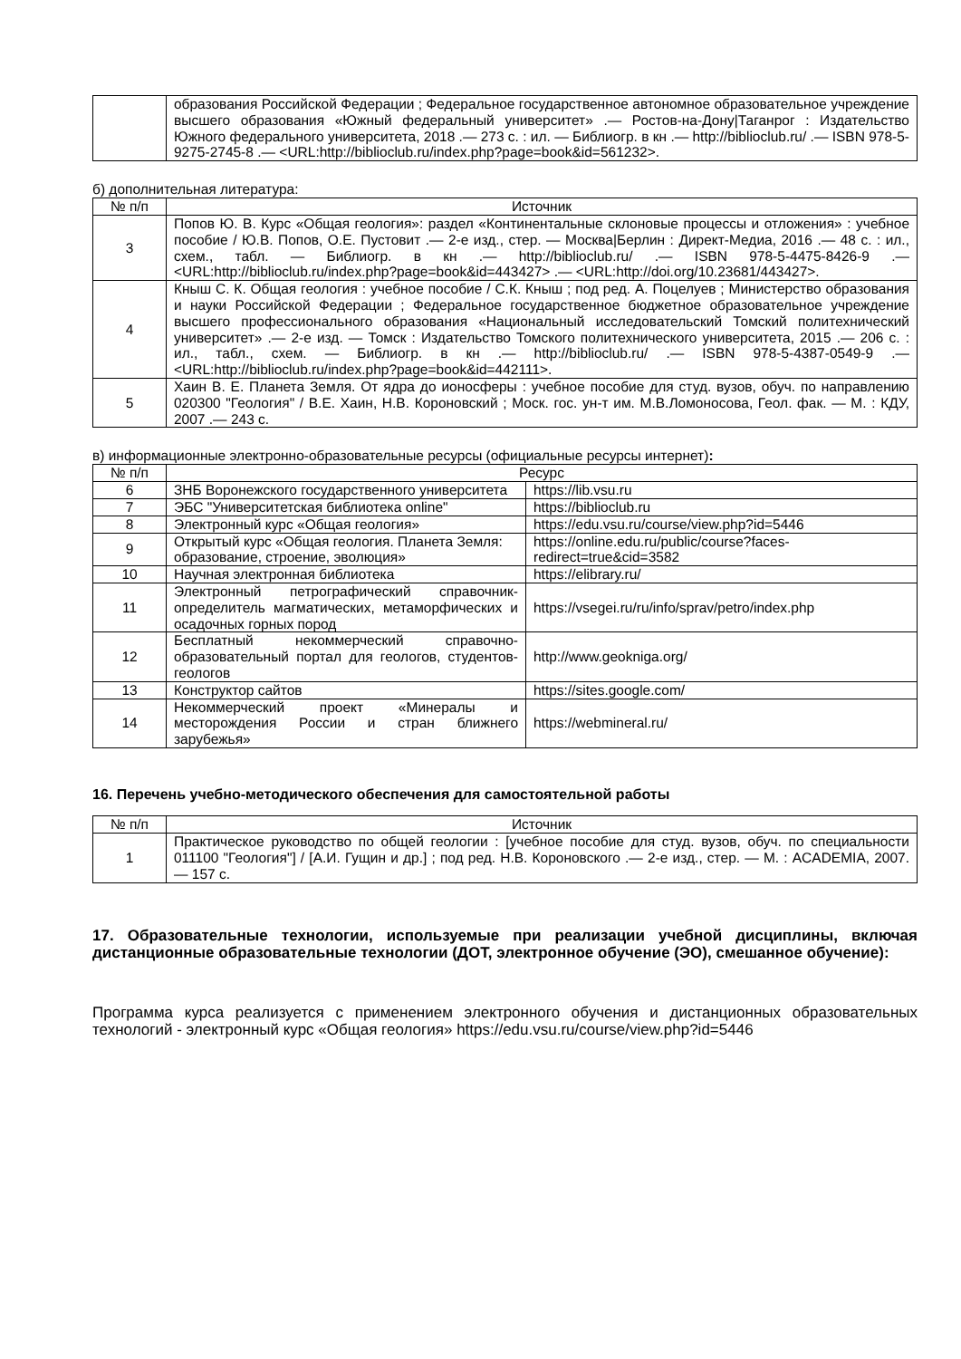| | образования Российской Федерации ; Федеральное государственное автономное образовательное учреждение высшего образования «Южный федеральный университет» .— Ростов-на-Дону/Таганрог : Издательство Южного федерального университета, 2018 .— 273 с. : ил. — Библиогр. в кн .— http://biblioclub.ru/ .— ISBN 978-5-9275-2745-8 .— <URL:http://biblioclub.ru/index.php?page=book&id=561232>. |
б) дополнительная литература:
| № п/п | Источник |
| --- | --- |
| 3 | Попов Ю. В. Курс «Общая геология»: раздел «Континентальные склоновые процессы и отложения» : учебное пособие / Ю.В. Попов, О.Е. Пустовит .— 2-е изд., стер. — Москва/Берлин : Директ-Медиа, 2016 .— 48 с. : ил., схем., табл. — Библиогр. в кн .— http://biblioclub.ru/ .— ISBN 978-5-4475-8426-9 .— <URL:http://biblioclub.ru/index.php?page=book&id=443427> .— <URL:http://doi.org/10.23681/443427>. |
| 4 | Кныш С. К. Общая геология : учебное пособие / С.К. Кныш ; под ред. А. Поцелуев ; Министерство образования и науки Российской Федерации ; Федеральное государственное бюджетное образовательное учреждение высшего профессионального образования «Национальный исследовательский Томский политехнический университет» .— 2-е изд. — Томск : Издательство Томского политехнического университета, 2015 .— 206 с. : ил., табл., схем. — Библиогр. в кн .— http://biblioclub.ru/ .— ISBN 978-5-4387-0549-9 .— <URL:http://biblioclub.ru/index.php?page=book&id=442111>. |
| 5 | Хаин В. Е. Планета Земля. От ядра до ионосферы : учебное пособие для студ. вузов, обуч. по направлению 020300 "Геология" / В.Е. Хаин, Н.В. Короновский ; Моск. гос. ун-т им. М.В.Ломоносова, Геол. фак. — М. : КДУ, 2007 .— 243 с. |
в) информационные электронно-образовательные ресурсы (официальные ресурсы интернет):
| № п/п | Ресурс | |
| --- | --- | --- |
| 6 | ЗНБ Воронежского государственного университета | https://lib.vsu.ru |
| 7 | ЭБС "Университетская библиотека online" | https://biblioclub.ru |
| 8 | Электронный курс «Общая геология» | https://edu.vsu.ru/course/view.php?id=5446 |
| 9 | Открытый курс «Общая геология. Планета Земля: образование, строение, эволюция» | https://online.edu.ru/public/course?faces-redirect=true&cid=3582 |
| 10 | Научная электронная библиотека | https://elibrary.ru/ |
| 11 | Электронный петрографический справочник-определитель магматических, метаморфических и осадочных горных пород | https://vsegei.ru/ru/info/sprav/petro/index.php |
| 12 | Бесплатный некоммерческий справочно-образовательный портал для геологов, студентов-геологов | http://www.geokniga.org/ |
| 13 | Конструктор сайтов | https://sites.google.com/ |
| 14 | Некоммерческий проект «Минералы и месторождения России и стран ближнего зарубежья» | https://webmineral.ru/ |
16. Перечень учебно-методического обеспечения для самостоятельной работы
| № п/п | Источник |
| --- | --- |
| 1 | Практическое руководство по общей геологии : [учебное пособие для студ. вузов, обуч. по специальности 011100 "Геология"] / [А.И. Гущин и др.] ; под ред. Н.В. Короновского .— 2-е изд., стер. — М. : ACADEMIA, 2007. — 157 с. |
17. Образовательные технологии, используемые при реализации учебной дисциплины, включая дистанционные образовательные технологии (ДОТ, электронное обучение (ЭО), смешанное обучение):
Программа курса реализуется с применением электронного обучения и дистанционных образовательных технологий - электронный курс «Общая геология» https://edu.vsu.ru/course/view.php?id=5446